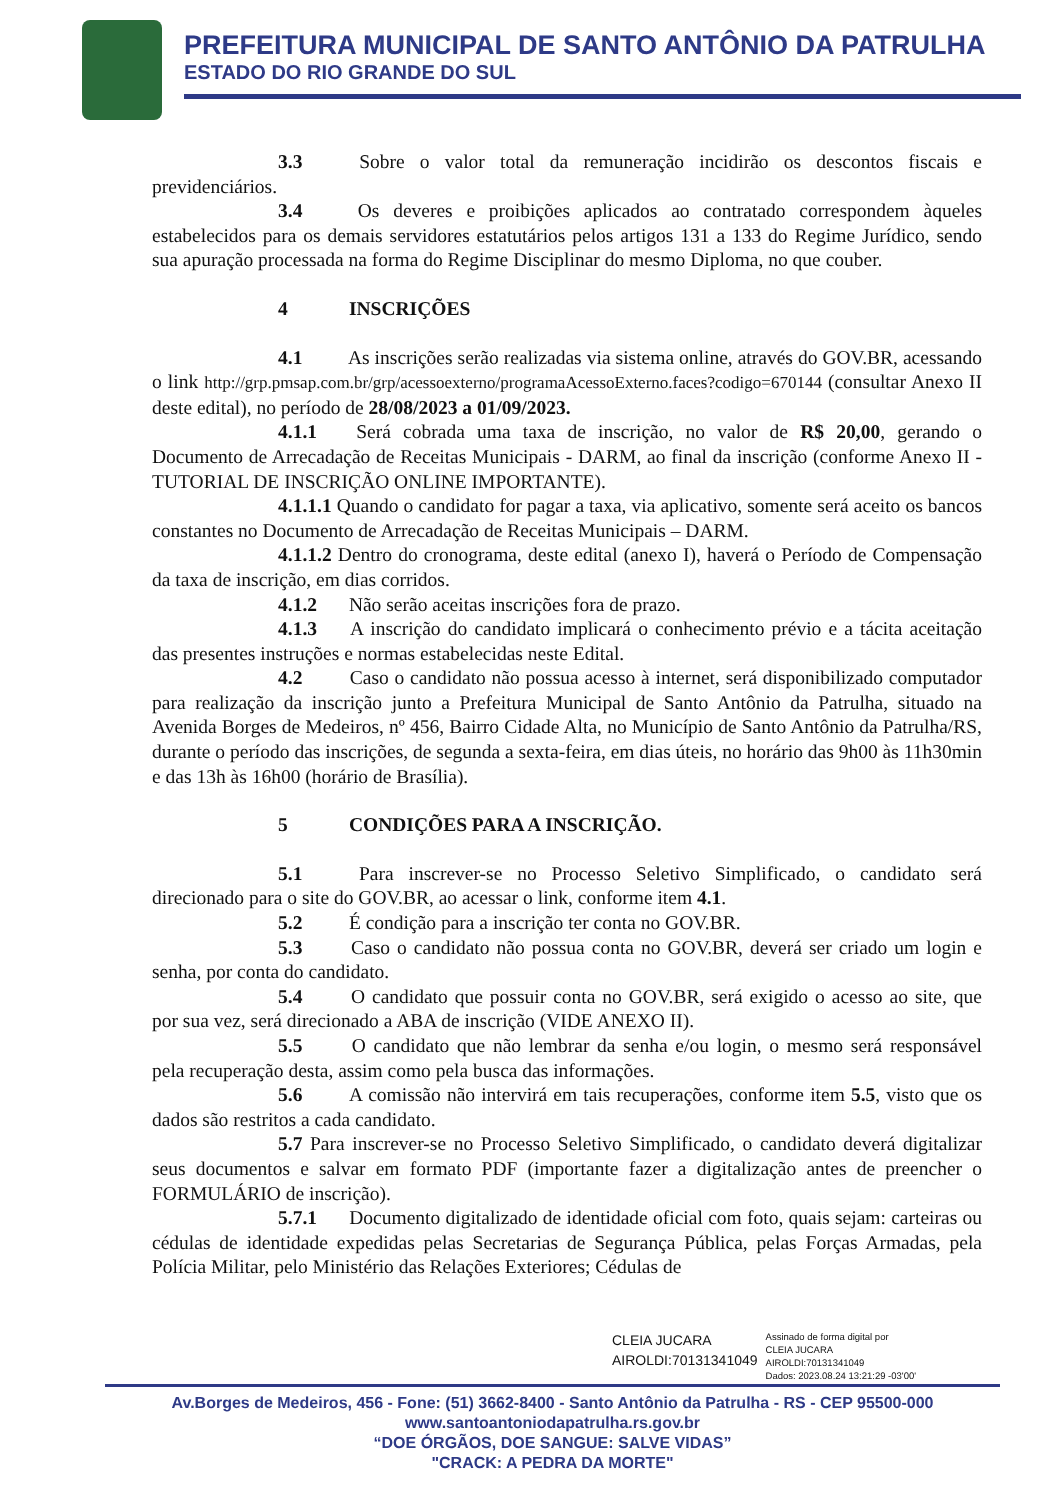PREFEITURA MUNICIPAL DE SANTO ANTÔNIO DA PATRULHA
ESTADO DO RIO GRANDE DO SUL
3.3 Sobre o valor total da remuneração incidirão os descontos fiscais e previdenciários.
3.4 Os deveres e proibições aplicados ao contratado correspondem àqueles estabelecidos para os demais servidores estatutários pelos artigos 131 a 133 do Regime Jurídico, sendo sua apuração processada na forma do Regime Disciplinar do mesmo Diploma, no que couber.
4 INSCRIÇÕES
4.1 As inscrições serão realizadas via sistema online, através do GOV.BR, acessando o link http://grp.pmsap.com.br/grp/acessoexterno/programaAcessoExterno.faces?codigo=670144 (consultar Anexo II deste edital), no período de 28/08/2023 a 01/09/2023.
4.1.1 Será cobrada uma taxa de inscrição, no valor de R$ 20,00, gerando o Documento de Arrecadação de Receitas Municipais - DARM, ao final da inscrição (conforme Anexo II - TUTORIAL DE INSCRIÇÃO ONLINE IMPORTANTE).
4.1.1.1 Quando o candidato for pagar a taxa, via aplicativo, somente será aceito os bancos constantes no Documento de Arrecadação de Receitas Municipais – DARM.
4.1.1.2 Dentro do cronograma, deste edital (anexo I), haverá o Período de Compensação da taxa de inscrição, em dias corridos.
4.1.2 Não serão aceitas inscrições fora de prazo.
4.1.3 A inscrição do candidato implicará o conhecimento prévio e a tácita aceitação das presentes instruções e normas estabelecidas neste Edital.
4.2 Caso o candidato não possua acesso à internet, será disponibilizado computador para realização da inscrição junto a Prefeitura Municipal de Santo Antônio da Patrulha, situado na Avenida Borges de Medeiros, nº 456, Bairro Cidade Alta, no Município de Santo Antônio da Patrulha/RS, durante o período das inscrições, de segunda a sexta-feira, em dias úteis, no horário das 9h00 às 11h30min e das 13h às 16h00 (horário de Brasília).
5 CONDIÇÕES PARA A INSCRIÇÃO.
5.1 Para inscrever-se no Processo Seletivo Simplificado, o candidato será direcionado para o site do GOV.BR, ao acessar o link, conforme item 4.1.
5.2 É condição para a inscrição ter conta no GOV.BR.
5.3 Caso o candidato não possua conta no GOV.BR, deverá ser criado um login e senha, por conta do candidato.
5.4 O candidato que possuir conta no GOV.BR, será exigido o acesso ao site, que por sua vez, será direcionado a ABA de inscrição (VIDE ANEXO II).
5.5 O candidato que não lembrar da senha e/ou login, o mesmo será responsável pela recuperação desta, assim como pela busca das informações.
5.6 A comissão não intervirá em tais recuperações, conforme item 5.5, visto que os dados são restritos a cada candidato.
5.7 Para inscrever-se no Processo Seletivo Simplificado, o candidato deverá digitalizar seus documentos e salvar em formato PDF (importante fazer a digitalização antes de preencher o FORMULÁRIO de inscrição).
5.7.1 Documento digitalizado de identidade oficial com foto, quais sejam: carteiras ou cédulas de identidade expedidas pelas Secretarias de Segurança Pública, pelas Forças Armadas, pela Polícia Militar, pelo Ministério das Relações Exteriores; Cédulas de
CLEIA JUCARA
AIROLDI:70131341049
Assinado de forma digital por
CLEIA JUCARA
AIROLDI:70131341049
Dados: 2023.08.24 13:21:29 -03'00'
Av.Borges de Medeiros, 456 - Fone: (51) 3662-8400 - Santo Antônio da Patrulha - RS - CEP 95500-000
www.santoantoniodapatrulha.rs.gov.br
“DOE ÓRGÃOS, DOE SANGUE: SALVE VIDAS”
"CRACK: A PEDRA DA MORTE"